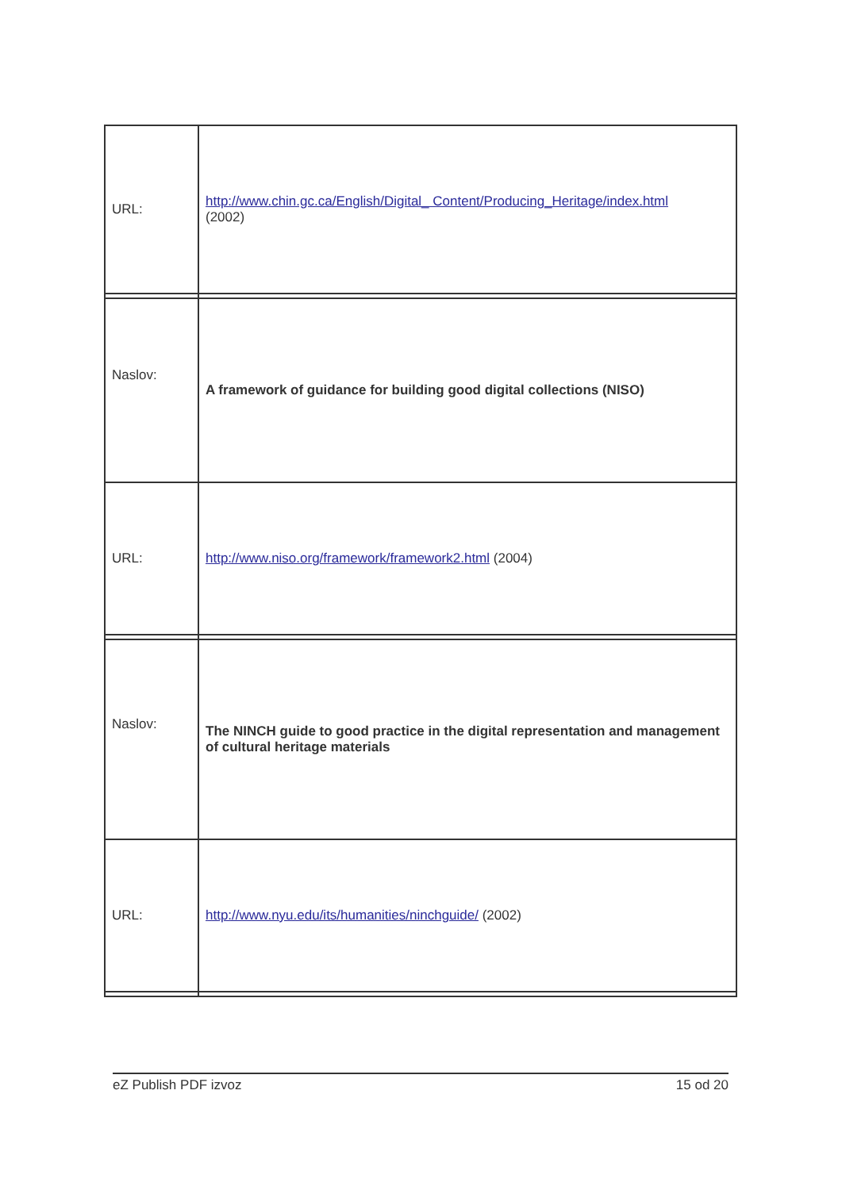| URL: | http://www.chin.gc.ca/English/Digital_ Content/Producing_Heritage/index.html (2002) |
| Naslov: | A framework of guidance for building good digital collections (NISO) |
| URL: | http://www.niso.org/framework/framework2.html (2004) |
| Naslov: | The NINCH guide to good practice in the digital representation and management of cultural heritage materials |
| URL: | http://www.nyu.edu/its/humanities/ninchguide/ (2002) |
eZ Publish PDF izvoz 15 od 20